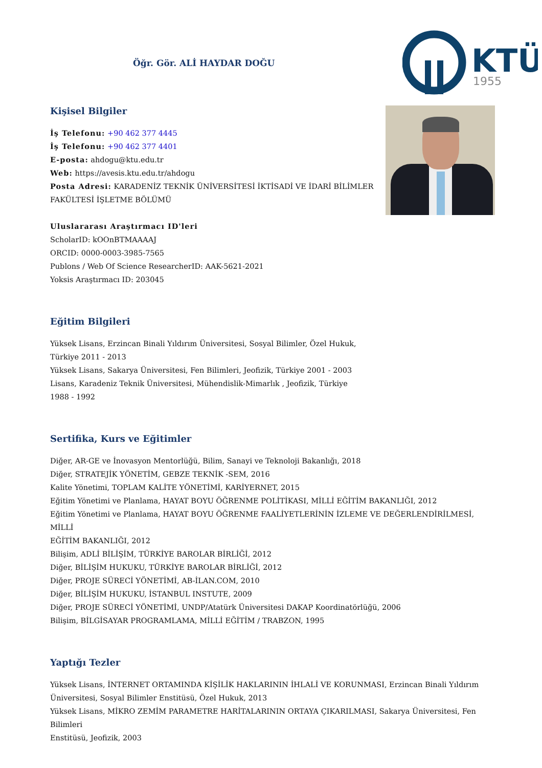Öğr. Gör. ALİ HAYDAR DOĞU
KTÜ
1955
Kişisel Bilgiler
İş Telefonu: +90 462 377 4445
İş Telefonu: +90 462 377 4401
E-posta: ahdogu@ktu.edu.tr
Web: https://avesis.ktu.edu.tr/ahdogu
Posta Adresi: KARADENİZ TEKNİK ÜNİVERSİTESİ İKTİSADİ VE İDARİ BİLİMLER
FAKÜLTESİ İŞLETME BÖLÜMÜ
Uluslararası Araştırmacı ID'leri
ScholarID: kOOnBTMAAAAJ
ORCID: 0000-0003-3985-7565
Publons / Web Of Science ResearcherID: AAK-5621-2021
Yoksis Araştırmacı ID: 203045
Eğitim Bilgileri
Yüksek Lisans, Erzincan Binali Yıldırım Üniversitesi, Sosyal Bilimler, Özel Hukuk,
Türkiye 2011 - 2013
Yüksek Lisans, Sakarya Üniversitesi, Fen Bilimleri, Jeofizik, Türkiye 2001 - 2003
Lisans, Karadeniz Teknik Üniversitesi, Mühendislik-Mimarlık , Jeofizik, Türkiye
1988 - 1992
Sertifika, Kurs ve Eğitimler
Diğer, AR-GE ve İnovasyon Mentorlüğü, Bilim, Sanayi ve Teknoloji Bakanlığı, 2018
Diğer, STRATEJİK YÖNETİM, GEBZE TEKNİK -SEM, 2016
Kalite Yönetimi, TOPLAM KALİTE YÖNETİMİ, KARİYERNET, 2015
Eğitim Yönetimi ve Planlama, HAYAT BOYU ÖĞRENME POLİTİKASI, MİLLİ EĞİTİM BAKANLIĞI, 2012
Eğitim Yönetimi ve Planlama, HAYAT BOYU ÖĞRENME FAALİYETLERİNİN İZLEME VE DEĞERLENDİRİLMESİ, MİLLİ
EĞİTİM BAKANLIĞI, 2012
Bilişim, ADLİ BİLİŞİM, TÜRKİYE BAROLAR BİRLİĞİ, 2012
Diğer, BİLİŞİM HUKUKU, TÜRKİYE BAROLAR BİRLİĞİ, 2012
Diğer, PROJE SÜRECİ YÖNETİMİ, AB-İLAN.COM, 2010
Diğer, BİLİŞİM HUKUKU, İSTANBUL INSTUTE, 2009
Diğer, PROJE SÜRECİ YÖNETİMİ, UNDP/Atatürk Üniversitesi DAKAP Koordinatörlüğü, 2006
Bilişim, BİLGİSAYAR PROGRAMLAMA, MİLLİ EĞİTİM / TRABZON, 1995
Yaptığı Tezler
Yüksek Lisans, İNTERNET ORTAMINDA KİŞİLİK HAKLARININ İHLALİ VE KORUNMASI, Erzincan Binali Yıldırım
Üniversitesi, Sosyal Bilimler Enstitüsü, Özel Hukuk, 2013
Yüksek Lisans, MİKRO ZEMİM PARAMETRE HARİTALARININ ORTAYA ÇIKARILMASI, Sakarya Üniversitesi, Fen Bilimleri
Enstitüsü, Jeofizik, 2003